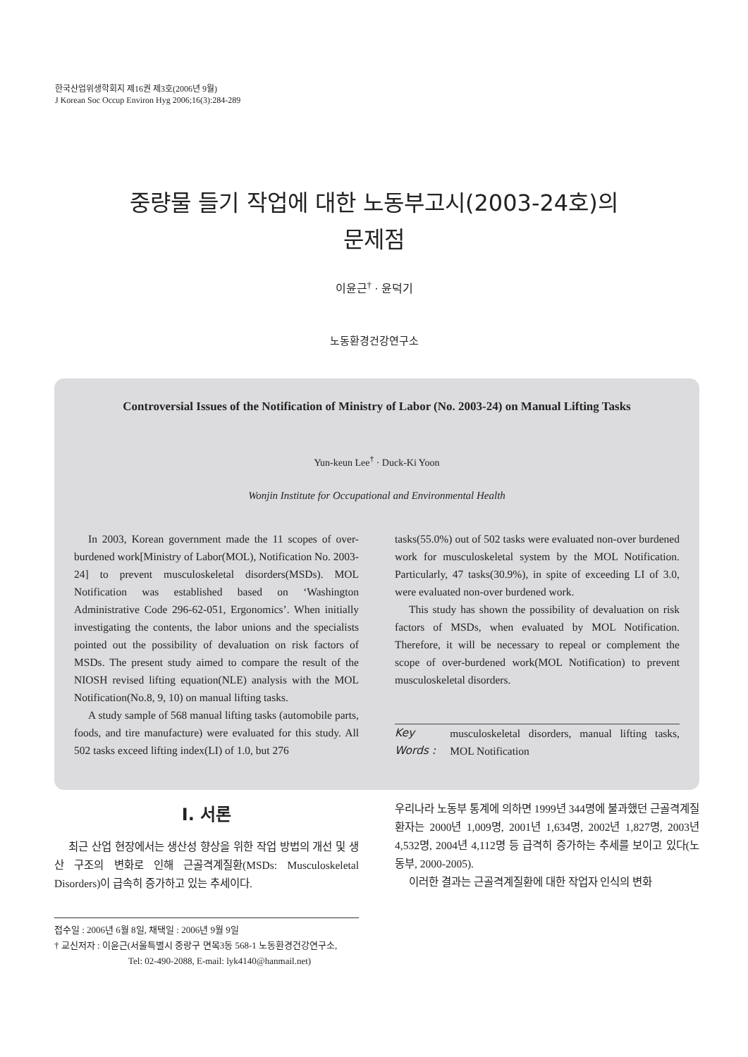한국산업위생학회지 제16권 제3호(2006년 9월)
J Korean Soc Occup Environ Hyg 2006;16(3):284-289
중량물 들기 작업에 대한 노동부고시(2003-24호)의
문제점
이윤근<sup>†</sup> · 윤덕기
노동환경건강연구소
Controversial Issues of the Notification of Ministry of Labor (No. 2003-24) on Manual Lifting Tasks
Yun-keun Lee<sup>†</sup> · Duck-Ki Yoon
Wonjin Institute for Occupational and Environmental Health
In 2003, Korean government made the 11 scopes of over-burdened work[Ministry of Labor(MOL), Notification No. 2003-24] to prevent musculoskeletal disorders(MSDs). MOL Notification was established based on ‘Washington Administrative Code 296-62-051, Ergonomics’. When initially investigating the contents, the labor unions and the specialists pointed out the possibility of devaluation on risk factors of MSDs. The present study aimed to compare the result of the NIOSH revised lifting equation(NLE) analysis with the MOL Notification(No.8, 9, 10) on manual lifting tasks.
A study sample of 568 manual lifting tasks (automobile parts, foods, and tire manufacture) were evaluated for this study. All 502 tasks exceed lifting index(LI) of 1.0, but 276
tasks(55.0%) out of 502 tasks were evaluated non-over burdened work for musculoskeletal system by the MOL Notification. Particularly, 47 tasks(30.9%), in spite of exceeding LI of 3.0, were evaluated non-over burdened work.
This study has shown the possibility of devaluation on risk factors of MSDs, when evaluated by MOL Notification. Therefore, it will be necessary to repeal or complement the scope of over-burdened work(MOL Notification) to prevent musculoskeletal disorders.
Key Words : musculoskeletal disorders, manual lifting tasks, MOL Notification
Ⅰ. 서론
최근 산업 현장에서는 생산성 향상을 위한 작업 방법의 개선 및 생산 구조의 변화로 인해 근골격계질환(MSDs: Musculoskeletal Disorders)이 급속히 증가하고 있는 추세이다.
우리나라 노동부 통계에 의하면 1999년 344명에 불과했던 근골격계질환자는 2000년 1,009명, 2001년 1,634명, 2002년 1,827명, 2003년 4,532명, 2004년 4,112명 등 급격히 증가하는 추세를 보이고 있다(노동부, 2000-2005).
이러한 결과는 근골격계질환에 대한 작업자 인식의 변화
접수일 : 2006년 6월 8일, 채택일 : 2006년 9월 9일
† 교신저자 : 이윤근(서울특별시 중랑구 면목3동 568-1 노동환경건강연구소,
Tel: 02-490-2088, E-mail: lyk4140@hanmail.net)